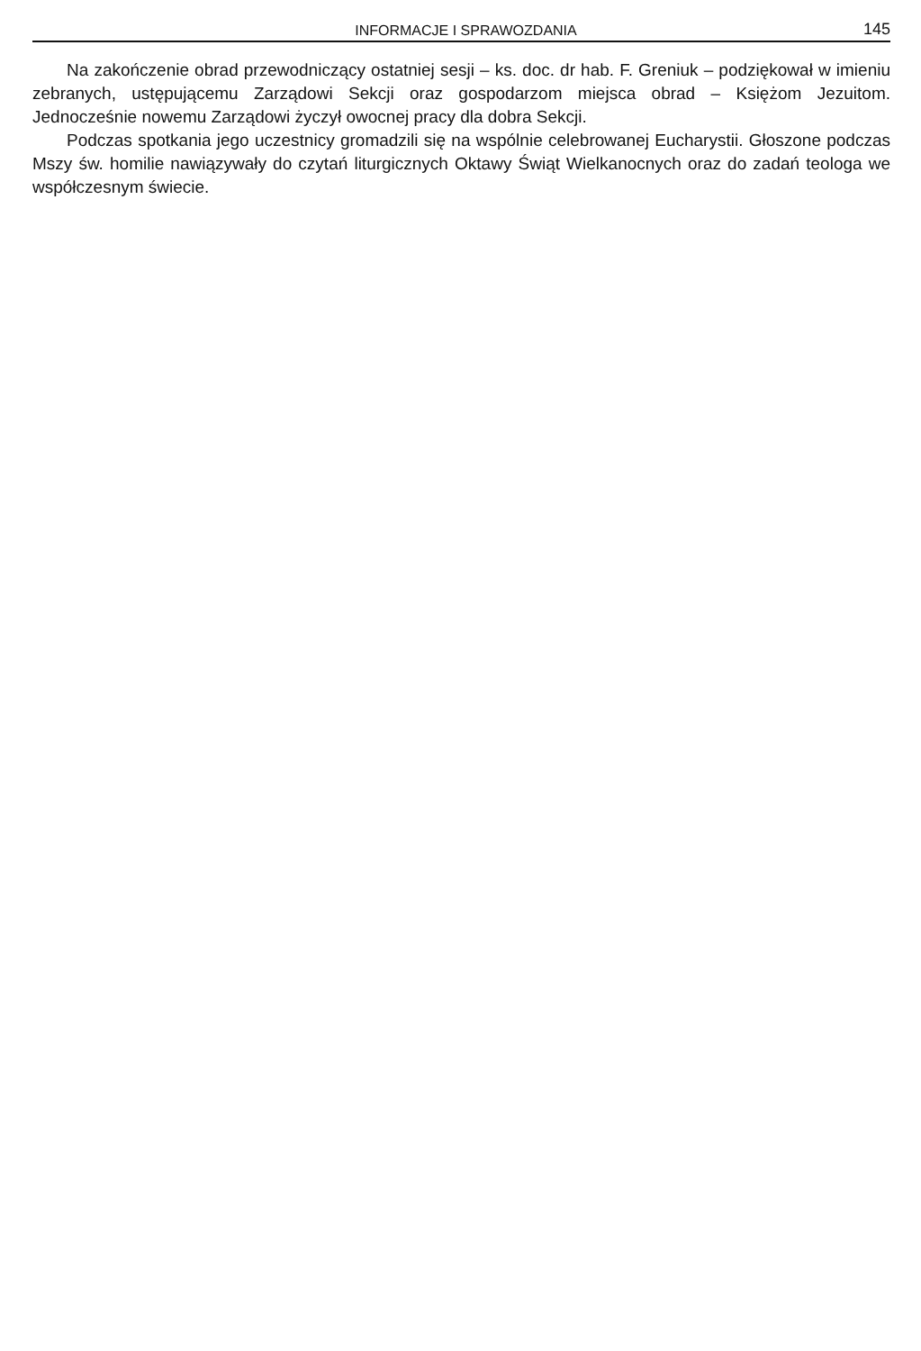INFORMACJE I SPRAWOZDANIA 145
Na zakończenie obrad przewodniczący ostatniej sesji – ks. doc. dr hab. F. Greniuk – podziękował w imieniu zebranych, ustępującemu Zarządowi Sekcji oraz gospodarzom miejsca obrad – Księżom Jezuitom. Jednocześnie nowemu Zarządowi życzył owocnej pracy dla dobra Sekcji.
Podczas spotkania jego uczestnicy gromadzili się na wspólnie celebrowanej Eucharystii. Głoszone podczas Mszy św. homilie nawiązywały do czytań liturgicznych Oktawy Świąt Wielkanocnych oraz do zadań teologa we współczesnym świecie.